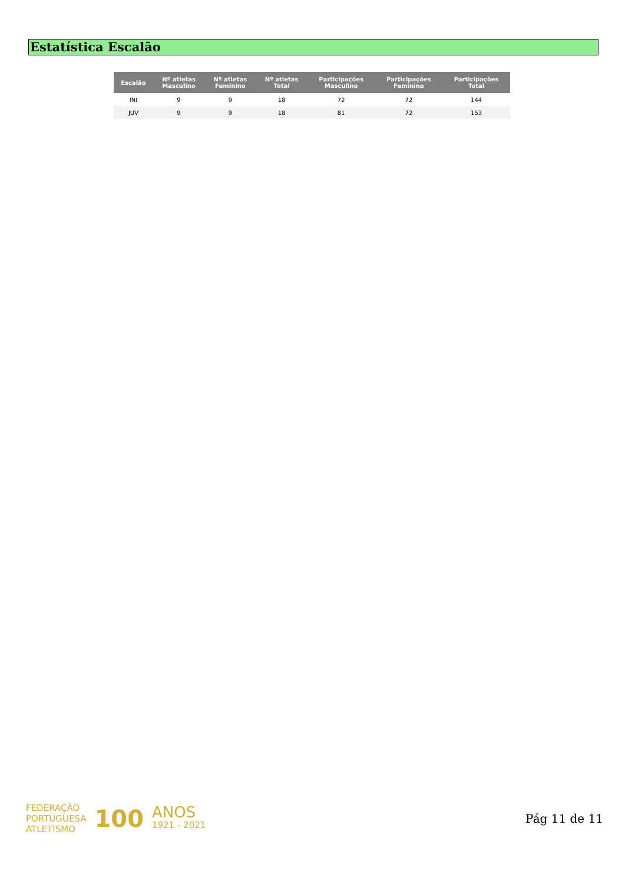Estatística Escalão
| Escalão | Nº atletas Masculino | Nº atletas Feminino | Nº atletas Total | Participações Masculino | Participações Feminino | Participações Total |
| --- | --- | --- | --- | --- | --- | --- |
| INI | 9 | 9 | 18 | 72 | 72 | 144 |
| JUV | 9 | 9 | 18 | 81 | 72 | 153 |
FEDERAÇÃO
PORTUGUESA
ATLETISMO
100
ANOS
1921 - 2021
Pág 11 de 11